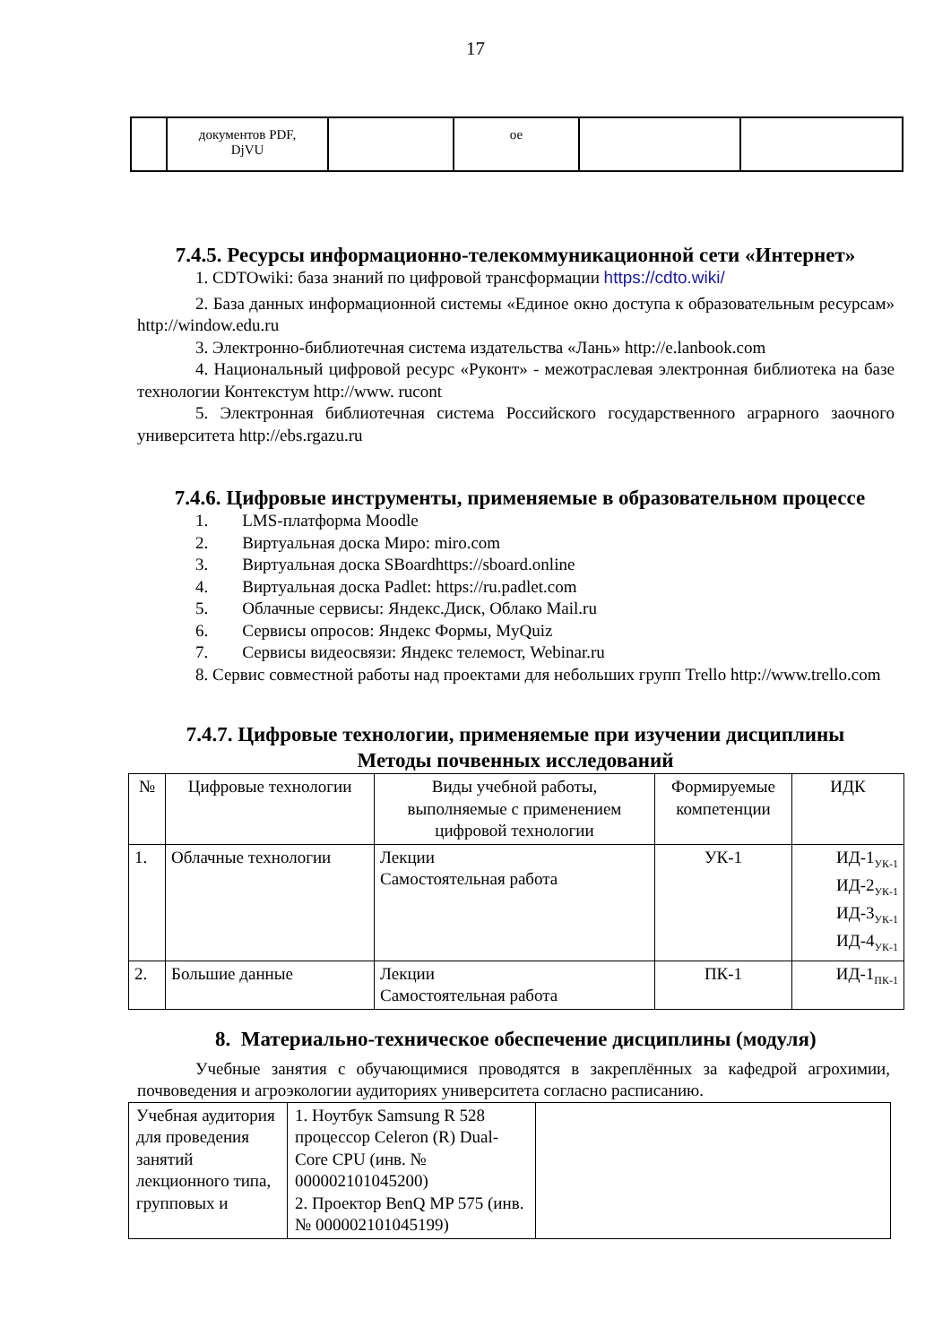17
| | документов PDF, DjVU | | ое | | |
7.4.5. Ресурсы информационно-телекоммуникационной сети «Интернет»
1. CDTOwiki: база знаний по цифровой трансформации https://cdto.wiki/
2. База данных информационной системы «Единое окно доступа к образовательным ресурсам» http://window.edu.ru
3. Электронно-библиотечная система издательства «Лань» http://e.lanbook.com
4. Национальный цифровой ресурс «Руконт» - межотраслевая электронная библиотека на базе технологии Контекстум http://www. rucont
5. Электронная библиотечная система Российского государственного аграрного заочного университета http://ebs.rgazu.ru
7.4.6. Цифровые инструменты, применяемые в образовательном процессе
1. LMS-платформа Moodle
2. Виртуальная доска Миро: miro.com
3. Виртуальная доска SBoardhttps://sboard.online
4. Виртуальная доска Padlet: https://ru.padlet.com
5. Облачные сервисы: Яндекс.Диск, Облако Mail.ru
6. Сервисы опросов: Яндекс Формы, MyQuiz
7. Сервисы видеосвязи: Яндекс телемост, Webinar.ru
8. Сервис совместной работы над проектами для небольших групп Trello http://www.trello.com
7.4.7. Цифровые технологии, применяемые при изучении дисциплины
Методы почвенных исследований
| № | Цифровые технологии | Виды учебной работы, выполняемые с применением цифровой технологии | Формируемые компетенции | ИДК |
| --- | --- | --- | --- | --- |
| 1. | Облачные технологии | Лекции Самостоятельная работа | УК-1 | ИД-1<sub>УК-1</sub> ИД-2<sub>УК-1</sub> ИД-3<sub>УК-1</sub> ИД-4<sub>УК-1</sub> |
| 2. | Большие данные | Лекции Самостоятельная работа | ПК-1 | ИД-1<sub>ПК-1</sub> |
8. Материально-техническое обеспечение дисциплины (модуля)
Учебные занятия с обучающимися проводятся в закреплённых за кафедрой агрохимии, почвоведения и агроэкологии аудиториях университета согласно расписанию.
| Учебная аудитория для проведения занятий лекционного типа, групповых и | 1. Ноутбук Samsung R 528 процессор Celeron (R) Dual-Core CPU (инв. № 000002101045200) 2. Проектор BenQ MP 575 (инв. № 000002101045199) | |